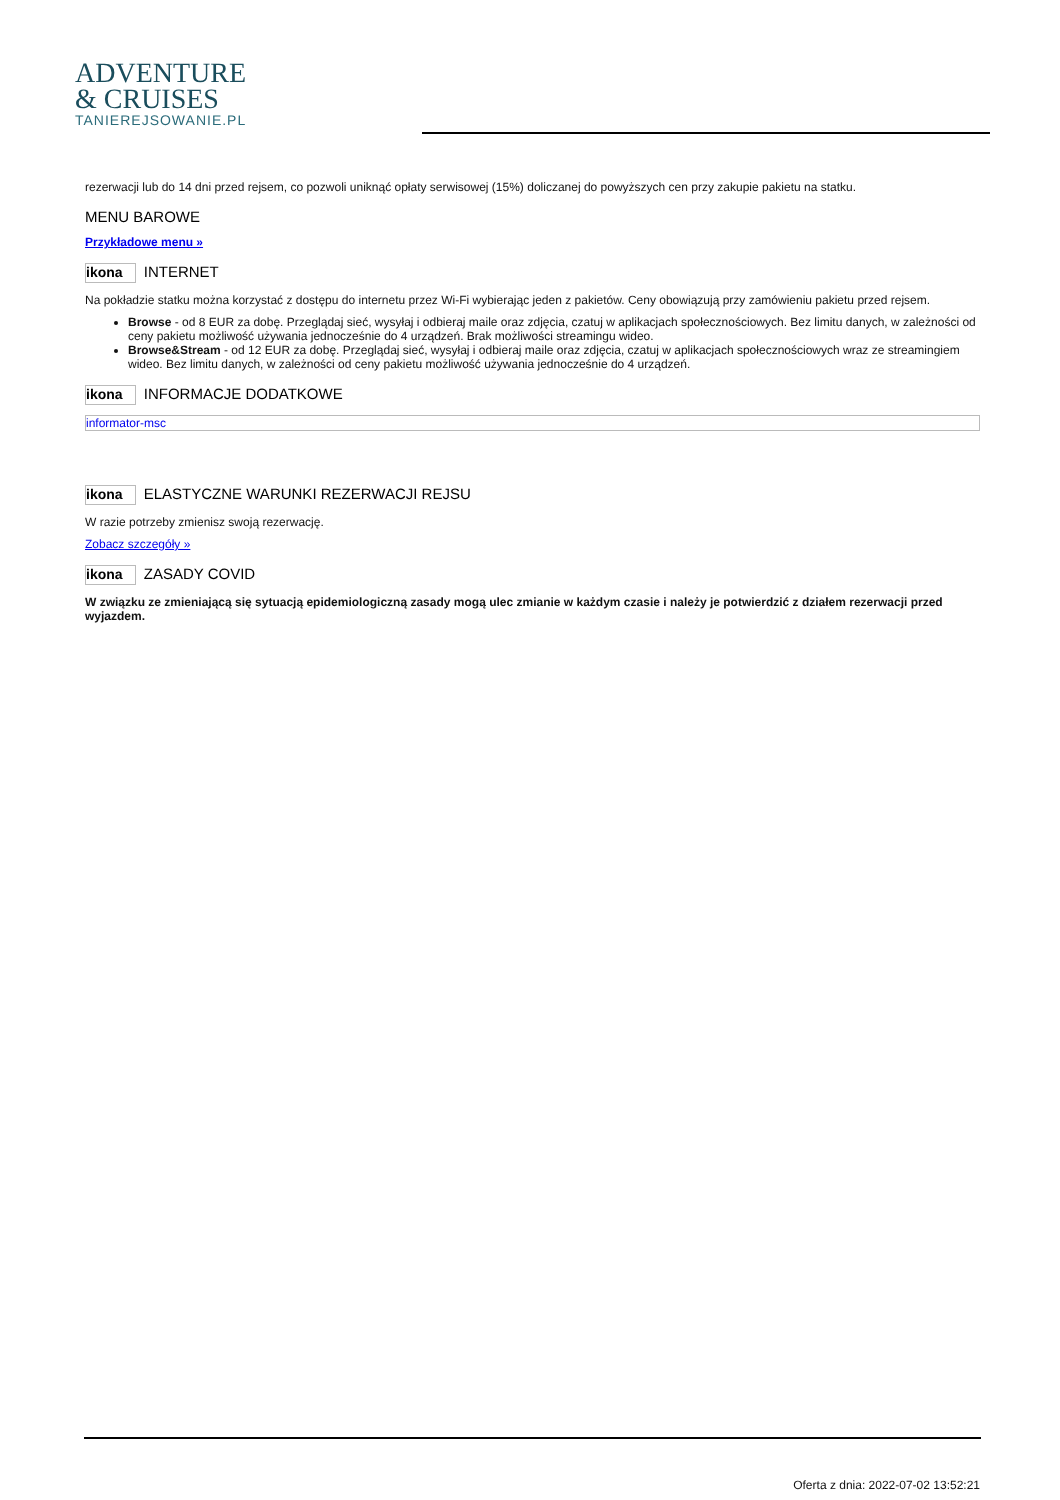ADVENTURE
& CRUISES
TANIEREJSOWANIE.PL
rezerwacji lub do 14 dni przed rejsem, co pozwoli uniknąć opłaty serwisowej (15%) doliczanej do powyższych cen przy zakupie pakietu na statku.
MENU BAROWE
Przykładowe menu »
ikona INTERNET
Na pokładzie statku można korzystać z dostępu do internetu przez Wi-Fi wybierając jeden z pakietów. Ceny obowiązują przy zamówieniu pakietu przed rejsem.
Browse - od 8 EUR za dobę. Przeglądaj sieć, wysyłaj i odbieraj maile oraz zdjęcia, czatuj w aplikacjach społecznościowych. Bez limitu danych, w zależności od ceny pakietu możliwość używania jednocześnie do 4 urządzeń. Brak możliwości streamingu wideo.
Browse&Stream - od 12 EUR za dobę. Przeglądaj sieć, wysyłaj i odbieraj maile oraz zdjęcia, czatuj w aplikacjach społecznościowych wraz ze streamingiem wideo. Bez limitu danych, w zależności od ceny pakietu możliwość używania jednocześnie do 4 urządzeń.
ikona INFORMACJE DODATKOWE
informator-msc
ikona ELASTYCZNE WARUNKI REZERWACJI REJSU
W razie potrzeby zmienisz swoją rezerwację.
Zobacz szczegóły »
ikona ZASADY COVID
W związku ze zmieniającą się sytuacją epidemiologiczną zasady mogą ulec zmianie w każdym czasie i należy je potwierdzić z działem rezerwacji przed wyjazdem.
Oferta z dnia: 2022-07-02 13:52:21